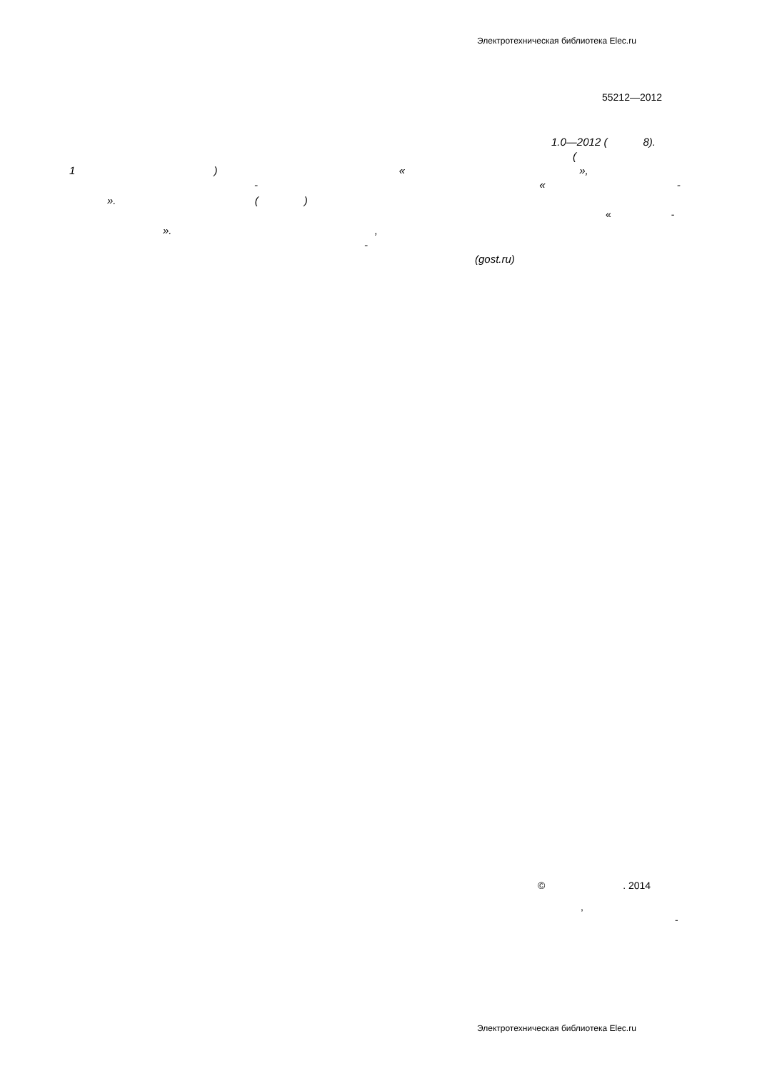Электротехническая библиотека Elec.ru
55212—2012
1.0—2012 ( 8).
(
1 ) « »,
- « -
». ( )
« -
». ,
-
(gost.ru)
© . 2014
,
-
Электротехническая библиотека Elec.ru